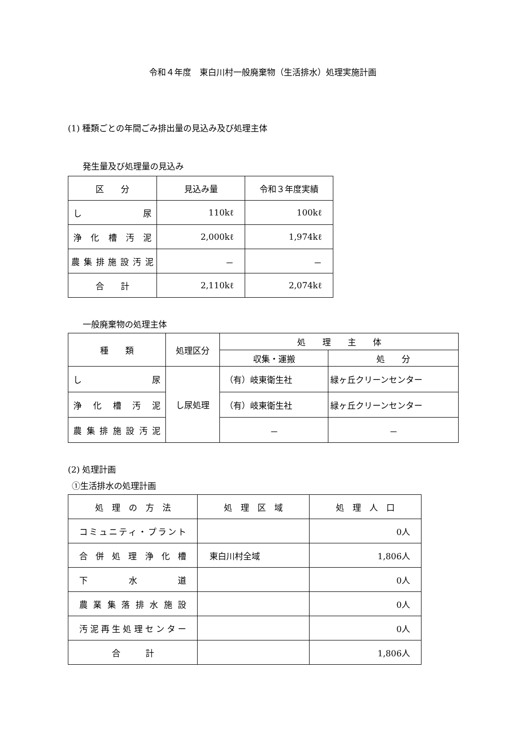令和４年度　東白川村一般廃棄物（生活排水）処理実施計画
(1) 種類ごとの年間ごみ排出量の見込み及び処理主体
発生量及び処理量の見込み
| 区 分 | 見込み量 | 令和３年度実績 |
| --- | --- | --- |
| し 尿 | 110kℓ | 100kℓ |
| 浄化槽汚泥 | 2,000kℓ | 1,974kℓ |
| 農集排施設汚泥 | － | － |
| 合 計 | 2,110kℓ | 2,074kℓ |
一般廃棄物の処理主体
| 種 類 | 処理区分 | 処 理 主 体 | |
| --- | --- | --- | --- |
| | | 収集・運搬 | 処 分 |
| し 尿 | し尿処理 | （有）岐東衛生社 | 緑ヶ丘クリーンセンター |
| 浄化槽汚泥 | | （有）岐東衛生社 | 緑ヶ丘クリーンセンター |
| 農集排施設汚泥 | | － | － |
(2) 処理計画
①生活排水の処理計画
| 処 理 の 方 法 | 処 理 区 域 | 処 理 人 口 |
| --- | --- | --- |
| コミュニティ・プラント | | 0人 |
| 合併処理浄化槽 | 東白川村全域 | 1,806人 |
| 下 水 道 | | 0人 |
| 農業集落排水施設 | | 0人 |
| 汚泥再生処理センター | | 0人 |
| 合 計 | | 1,806人 |